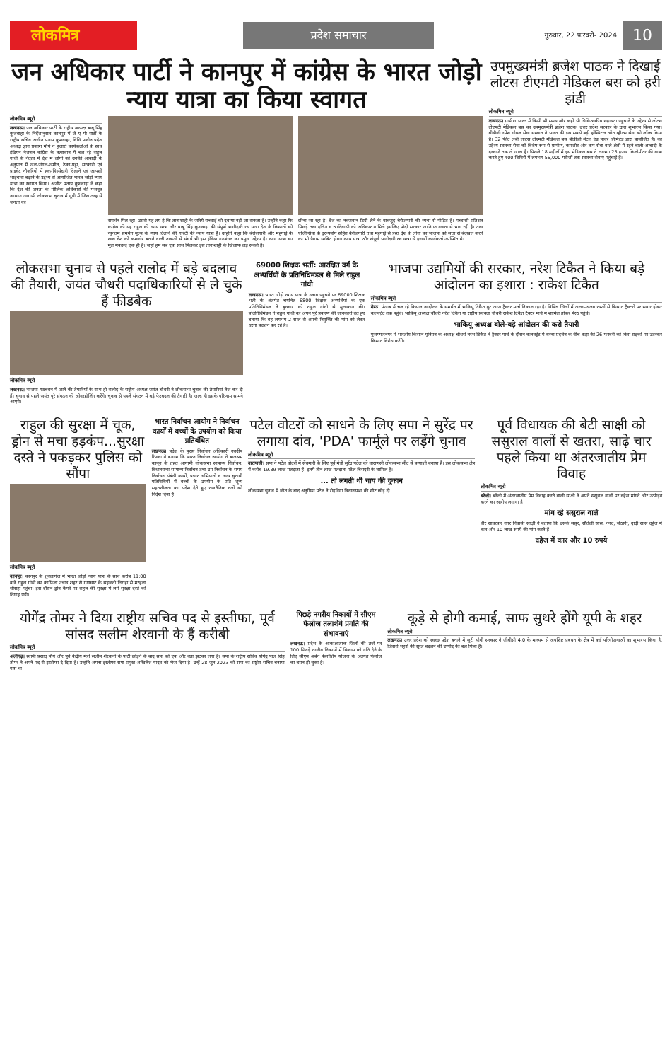लोकमित्र
प्रदेश समाचार
गुरुवार, 22 फरवरी- 2024
10
जन अधिकार पार्टी ने कानपुर में कांग्रेस के भारत जोड़ो न्याय यात्रा का किया स्वागत
लोकमित्र ब्यूरो
लखनऊ। जन अधिकार पार्टी के राष्ट्रीय अध्यक्ष बाबू सिंह कुशवाहा के निर्देशानुसार कानपुर में जे ए पी पार्टी के राष्ट्रीय सचिव अजीत प्रताप कुशवाहा, विधि प्रकोष्ठ प्रदेश अध्यक्ष ज्ञान प्रकाश मौर्य ने हजारो कार्यकर्ताओं के साथ इंडियन नेशनल कांग्रेस के तत्वाधान में चल रहे राहुल गांधी के नेतृत्व में देश में लोगो को उनकी आबादी के अनुपात में जल-जंगल-जमीन, ठेका-पट्टा, सरकारी एवं प्राइवेट नौकरियों में हक़-हिस्सेदारी दिलाने एवं आपसी भाईचारा बढ़ाने के उद्देश्य से आयोजित भारत जोड़ो न्याय यात्रा का स्वागत किया। अजीत प्रताप कुशवाहा ने कहा कि देश की जनता के मौलिक अधिकारों की मजबूत आवाज आगामी लोकसभा चुनाव में यूपी में जिस तरह से जनता का
समर्थन मिल रहा। उससे यह तय है कि तानाशाही के जरिये सच्चाई को दबाया नही जा सकता है। उन्होंने कहा कि कांग्रेस की यह राहुल की न्याय यात्रा और बाबू सिंह कुशवाहा की संपूर्ण भागीदारी रथ यात्रा देश के किसानों को न्यूनतम समर्थन मूल्य के न्याय दिलाने की गारंटी की न्याय यात्रा है। उन्होंने कहा कि बेरोजगारी और मंहगाई के साथ देश को कमजोर बनाने वाली ताकतों से संघर्ष भी इस इंडिया गठबंधन का प्रमुख उद्देश्य है। न्याय यात्रा का मूल मकसद एक ही है। जहाँ हम सब एक साथ मिलकर इस तानाशाही के खिलाफ लड़ सकते है।
छीना जा रहा है। देश का नवजवान डिग्री लेने के बावजूद बेरोजगारी की व्यथा से पीड़ित है। पच्चासी प्रतिशत पिछड़े तथा दलित व आदिवासी को अधिकार न मिले इसलिए मोदी सरकार जातिगत गणना से भाग रही है। तथा एजिन्सियों के दुरूपयोग सहित बेरोजगारी तथा मंहगाई से त्रस्त देश के लोगों का भाजपा को सत्ता से बेदखल करने का भी पैगाम साबित होगा। न्याय यात्रा और संपूर्ण भागीदारी रथ यात्रा से हजारों कार्यकर्ता उपस्थित थे।
उपमुख्यमंत्री ब्रजेश पाठक ने दिखाई लोटस टीएमटी मेडिकल बस को हरी झंडी
लोकमित्र ब्यूरो
लखनऊ। ग्रामीण भारत में किसी भी समय और कहीं भी चिकित्सकीय सहायता पहुंचाने के उद्देश्य से लोटस टीएमटी मेडिकल बस का उपमुख्यमंत्री ब्रजेश पाठक, उत्तर प्रदेश सरकार के द्वारा शुभारंभ किया गया। बीडीजी रमेश गोयल सेवा संस्थान ने भारत की इस सबसे बड़ी हॉस्पिटल ऑन व्हील्स सेवा को लॉन्च किया है। 32 फीट लंबी लोटस टीएमटी मेडिकल बस बीडीजी मेटल एंड पावर लिमिटेड द्वारा प्रायोजित है। का उद्देश्य स्वास्थ्य सेवा को विशेष रूप से ग्रामीण, कमजोर और कम सेवा वाले क्षेत्रों में रहने वाली आबादी के दरवाजे तक ले जाना है। पिछले 18 महीनों में इस मेडिकल बस ने लगभग 23 हजार किलोमीटर की यात्रा करते हुए 400 शिविरों में लगभग 56,000 मरीजों तक स्वास्थ्य सेवाएं पहुंचाई हैं।
लोकसभा चुनाव से पहले रालोद में बड़े बदलाव की तैयारी, जयंत चौधरी पदाधिकारियों से ले चुके हैं फीडबैक
लोकमित्र ब्यूरो
लखनऊ। भाजपा गठबंधन में जाने की तैयारियों के साथ ही रालोद के राष्ट्रीय अध्यक्ष जयंत चौधरी ने लोकसभा चुनाव की तैयारियां तेज कर दी हैं। चुनाव से पहले जयंत पूरे संगठन की ओवरहॉलिंग करेंगे। चुनाव से पहले संगठन में बड़े फेरबदल की तैयारी है। जल्द ही इसके परिणाम सामने आएंगे।
69000 शिक्षक भर्ती: आरक्षित वर्ग के अभ्यर्थियों के प्रतिनिधिमंडल से मिले राहुल गांधी
लखनऊ। भारत जोड़ो न्याय यात्रा के उन्नाव पहुंचने पर 69000 शिक्षक भर्ती के अंतर्गत चयनित 6800 शिक्षक अभ्यर्थियों के एक प्रतिनिधिमंडल ने बुधवार को राहुल गांधी से मुलाकात की। प्रतिनिधिमंडल ने राहुल गांधी को अपने पूरे प्रकरण की जानकारी देते हुए बताया कि वह लगभग 2 साल से अपनी नियुक्ति की मांग को लेकर धरना प्रदर्शन कर रहे हैं।
भाजपा उद्यमियों की सरकार, नरेश टिकैत ने किया बड़े आंदोलन का इशारा : राकेश टिकैत
लोकमित्र ब्यूरो
मेरठ। पंजाब में चल रहे किसान आंदोलन के समर्थन में भाकियू टिकैत गुट आज ट्रैक्टर मार्च निकाल रहा है। विभिन्न जिलों में अलग-अलग रास्तों से किसान ट्रैक्टरों पर सवार होकर कलक्ट्रेट तक पहुंचे। भाकियू अध्यक्ष चौधरी नरेश टिकैत या राष्ट्रीय प्रवक्ता चौधरी राकेश टिकैत ट्रैक्टर मार्च में शामिल होकर मेरठ पहुंचे।
भाकियू अध्यक्ष बोले-बड़े आंदोलन की करो तैयारी
मुजफ्फरनगर में भारतीय किसान यूनियन के अध्यक्ष चौधरी नरेश टिकैत ने ट्रैक्टर मार्च के दौरान कलक्ट्रेट में धरना प्रदर्शन के बीच कहा की 26 फरवरी को किस सड़कों पर उतरकर किसान विरोध करेंगे।
राहुल की सुरक्षा में चूक, ड्रोन से मचा हड़कंप...सुरक्षा दस्ते ने पकड़कर पुलिस को सौंपा
लोकमित्र ब्यूरो
कानपुर। कानपुर के शुक्लागंज में भारत जोड़ो न्याय यात्रा के साथ करीब 11:00 बजे राहुल गांधी का काफिला उन्नाव शहर से गंगाघाट के सहजनी तिराहा से मरहला चौराहा पहुंचा। इस दौरान ड्रोन कैमरे पर राहुल की सुरक्षा में लगे सुरक्षा दस्ते की निगाह पड़ी।
भारत निर्वाचन आयोग ने निर्वाचन कार्यों में बच्चों के उपयोग को किया प्रतिबंधित
लखनऊ। प्रदेश के मुख्य निर्वाचन अधिकारी नवदीप रिणवा ने बताया कि भारत निर्वाचन आयोग ने बालश्रम कानून के तहत आगामी लोकसभा सामान्य निर्वाचन, विधानसभा सामान्य निर्वाचन तथा उप निर्वाचन के समय निर्वाचन संबंधी कार्यों, प्रचार अभियानों व अन्य चुनावी गतिविधियों में बच्चों के उपयोग के प्रति शून्य सहनशीलता का संदेश देते हुए राजनैतिक दलों को निर्देश दिया है।
पटेल वोटरों को साधने के लिए सपा ने सुरेंद्र पर लगाया दांव, 'PDA' फार्मूले पर लड़ेंगे चुनाव
लोकमित्र ब्यूरो
वाराणसी। सपा ने पटेल वोटरों में सेंधमारी के लिए पूर्व मंत्री सुरेंद्र पटेल को वाराणसी लोकसभा सीट से प्रत्याशी बनाया है। इस लोकसभा क्षेत्र में करीब 19.39 लाख मतदाता हैं। इनमें तीन लाख मतदाता पटेल बिरादरी के शामिल हैं।
... तो लगती थी चाय की दुकान
लोकसभा चुनाव में जीत के बाद अनुप्रिया पटेल ने रोहनिया विधानसभा की सीट छोड़ दी।
पूर्व विधायक की बेटी साक्षी को ससुराल वालों से खतरा, साढ़े चार पहले किया था अंतरजातीय प्रेम विवाह
लोकमित्र ब्यूरो
बरेली। बरेली में अंतरजातीय प्रेम विवाह करने वाली साक्षी ने अपने ससुराल वालों पर दहेज मांगने और उत्पीड़न करने का आरोप लगाया है।
मांग रहे ससुराल वाले
वीर सावरकर नगर निवासी साक्षी ने बताया कि उसके ससुर, सौतेली सास, ननद, जेठानी, दादी सास दहेज में कार और 10 लाख रुपये की मांग करते हैं।
दहेज में कार और 10 रुपये
योगेंद्र तोमर ने दिया राष्ट्रीय सचिव पद से इस्तीफा, पूर्व सांसद सलीम शेरवानी के हैं करीबी
लोकमित्र ब्यूरो
अलीगढ़। स्वामी प्रसाद मौर्य और पूर्व केंद्रीय मंत्री सलीम शेरवानी के पार्टी छोड़ने के बाद सपा को एक और बड़ा झटका लगा है। सपा के राष्ट्रीय सचिव योगेंद्र पाल सिंह तोमर ने अपने पद से इस्तीफा दे दिया है। उन्होंने अपना इस्तीफा सपा प्रमुख अखिलेश यादव को भेज दिया है। उन्हें 28 जून 2023 को सपा का राष्ट्रीय सचिव बनाया गया था।
पिछड़े नगरीय निकायों में सीएम फेलोज तलाशेंगे प्रगति की संभावनाएं
लखनऊ। प्रदेश के आकांक्षात्मक जिलों की तर्ज पर 100 पिछड़े नगरीय निकायों में विकास को गति देने के लिए सीएम अर्बन फेलोशिप योजना के अंतर्गत फेलोज का चयन हो चुका है।
कूड़े से होगी कमाई, साफ सुथरे होंगे यूपी के शहर
लोकमित्र ब्यूरो
लखनऊ। उत्तर प्रदेश को स्वच्छ प्रदेश बनाने में जुटी योगी सरकार ने जीबीसी 4.0 के माध्यम से अपशिष्ट प्रबंधन के क्षेत्र में कई परियोजनाओं का शुभारंभ किया है, जिससे शहरों की सूरत बदलने की उम्मीद की बल मिला है।